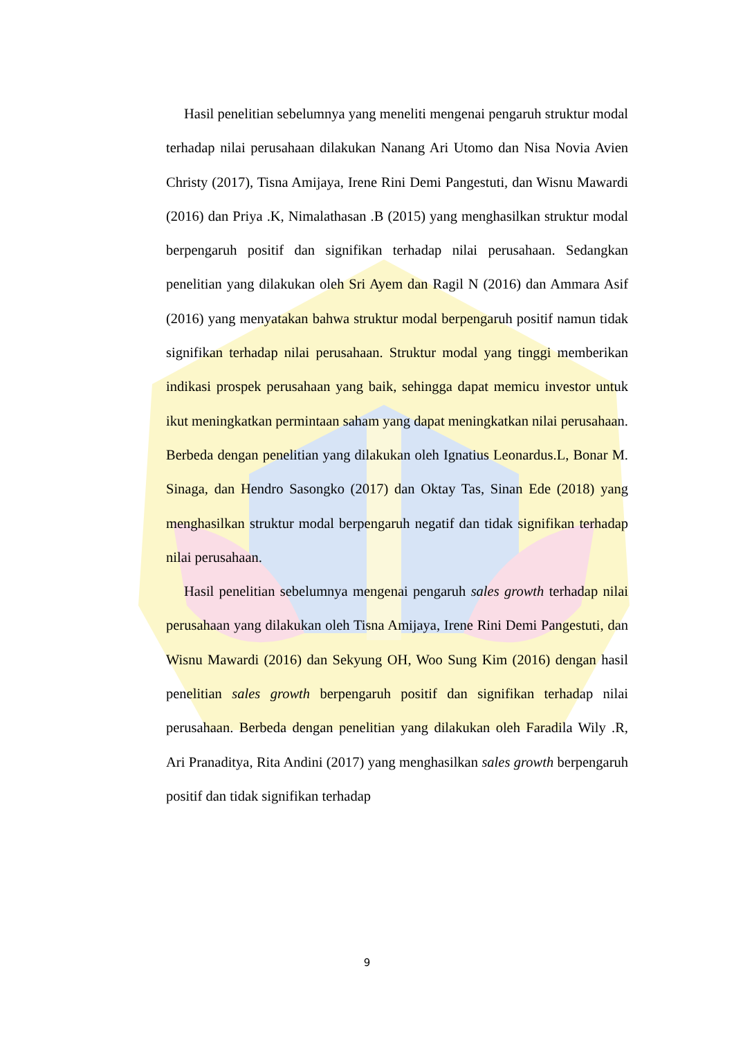Hasil penelitian sebelumnya yang meneliti mengenai pengaruh struktur modal terhadap nilai perusahaan dilakukan Nanang Ari Utomo dan Nisa Novia Avien Christy (2017), Tisna Amijaya, Irene Rini Demi Pangestuti, dan Wisnu Mawardi (2016) dan Priya .K, Nimalathasan .B (2015) yang menghasilkan struktur modal berpengaruh positif dan signifikan terhadap nilai perusahaan. Sedangkan penelitian yang dilakukan oleh Sri Ayem dan Ragil N (2016) dan Ammara Asif (2016) yang menyatakan bahwa struktur modal berpengaruh positif namun tidak signifikan terhadap nilai perusahaan. Struktur modal yang tinggi memberikan indikasi prospek perusahaan yang baik, sehingga dapat memicu investor untuk ikut meningkatkan permintaan saham yang dapat meningkatkan nilai perusahaan. Berbeda dengan penelitian yang dilakukan oleh Ignatius Leonardus.L, Bonar M. Sinaga, dan Hendro Sasongko (2017) dan Oktay Tas, Sinan Ede (2018) yang menghasilkan struktur modal berpengaruh negatif dan tidak signifikan terhadap nilai perusahaan.
Hasil penelitian sebelumnya mengenai pengaruh sales growth terhadap nilai perusahaan yang dilakukan oleh Tisna Amijaya, Irene Rini Demi Pangestuti, dan Wisnu Mawardi (2016) dan Sekyung OH, Woo Sung Kim (2016) dengan hasil penelitian sales growth berpengaruh positif dan signifikan terhadap nilai perusahaan. Berbeda dengan penelitian yang dilakukan oleh Faradila Wily .R, Ari Pranaditya, Rita Andini (2017) yang menghasilkan sales growth berpengaruh positif dan tidak signifikan terhadap
9